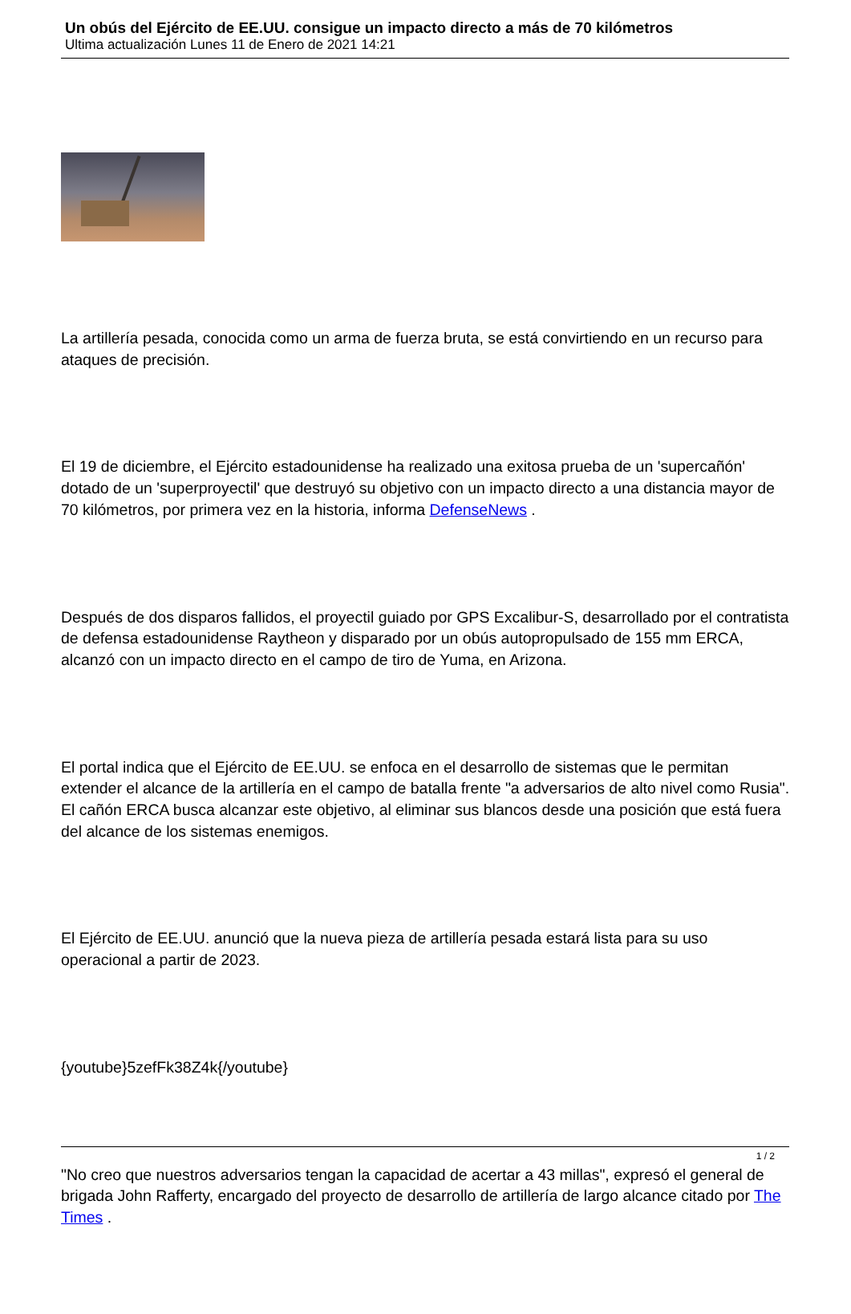Un obús del Ejército de EE.UU. consigue un impacto directo a más de 70 kilómetros
Ultima actualización Lunes 11 de Enero de 2021 14:21
La artillería pesada, conocida como un arma de fuerza bruta, se está convirtiendo en un recurso para ataques de precisión.
El 19 de diciembre, el Ejército estadounidense ha realizado una exitosa prueba de un 'supercañón' dotado de un 'superproyectil' que destruyó su objetivo con un impacto directo a una distancia mayor de 70 kilómetros, por primera vez en la historia, informa DefenseNews .
Después de dos disparos fallidos, el proyectil guiado por GPS Excalibur-S, desarrollado por el contratista de defensa estadounidense Raytheon y disparado por un obús autopropulsado de 155 mm ERCA, alcanzó con un impacto directo en el campo de tiro de Yuma, en Arizona.
El portal indica que el Ejército de EE.UU. se enfoca en el desarrollo de sistemas que le permitan extender el alcance de la artillería en el campo de batalla frente "a adversarios de alto nivel como Rusia". El cañón ERCA busca alcanzar este objetivo, al eliminar sus blancos desde una posición que está fuera del alcance de los sistemas enemigos.
El Ejército de EE.UU. anunció que la nueva pieza de artillería pesada estará lista para su uso operacional a partir de 2023.
{youtube}5zefFk38Z4k{/youtube}
"No creo que nuestros adversarios tengan la capacidad de acertar a 43 millas", expresó el general de brigada John Rafferty, encargado del proyecto de desarrollo de artillería de largo alcance citado por The Times .
1 / 2